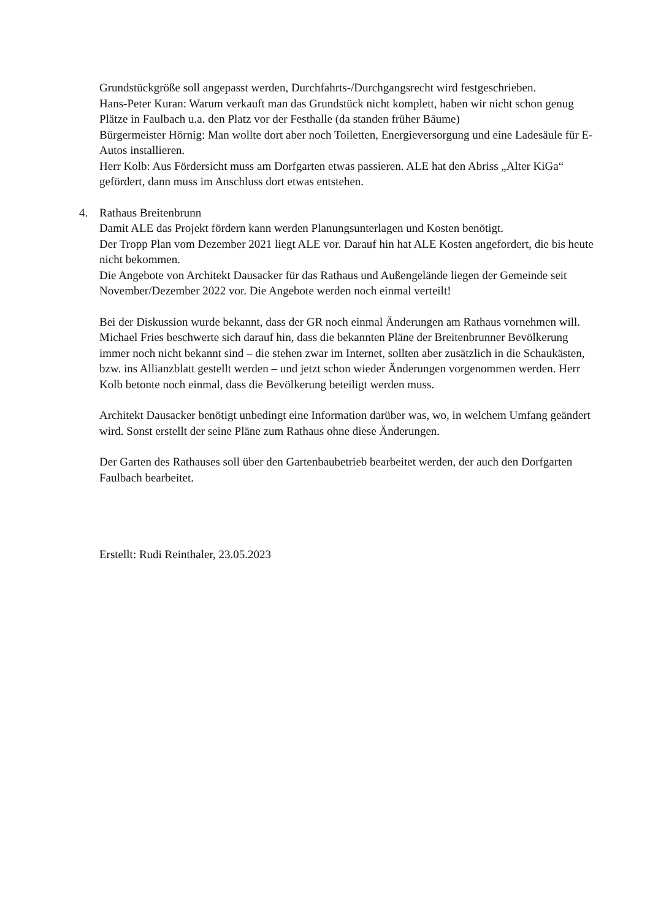Grundstückgröße soll angepasst werden, Durchfahrts-/Durchgangsrecht wird festgeschrieben.
Hans-Peter Kuran: Warum verkauft man das Grundstück nicht komplett, haben wir nicht schon genug Plätze in Faulbach u.a. den Platz vor der Festhalle (da standen früher Bäume)
Bürgermeister Hörnig: Man wollte dort aber noch Toiletten, Energieversorgung und eine Ladesäule für E-Autos installieren.
Herr Kolb: Aus Fördersicht muss am Dorfgarten etwas passieren. ALE hat den Abriss „Alter KiGa“ gefördert, dann muss im Anschluss dort etwas entstehen.
4. Rathaus Breitenbrunn
Damit ALE das Projekt fördern kann werden Planungsunterlagen und Kosten benötigt.
Der Tropp Plan vom Dezember 2021 liegt ALE vor. Darauf hin hat ALE Kosten angefordert, die bis heute nicht bekommen.
Die Angebote von Architekt Dausacker für das Rathaus und Außengelände liegen der Gemeinde seit November/Dezember 2022 vor. Die Angebote werden noch einmal verteilt!
Bei der Diskussion wurde bekannt, dass der GR noch einmal Änderungen am Rathaus vornehmen will. Michael Fries beschwerte sich darauf hin, dass die bekannten Pläne der Breitenbrunner Bevölkerung immer noch nicht bekannt sind – die stehen zwar im Internet, sollten aber zusätzlich in die Schaukästen, bzw. ins Allianzblatt gestellt werden – und jetzt schon wieder Änderungen vorgenommen werden. Herr Kolb betonte noch einmal, dass die Bevölkerung beteiligt werden muss.
Architekt Dausacker benötigt unbedingt eine Information darüber was, wo, in welchem Umfang geändert wird. Sonst erstellt der seine Pläne zum Rathaus ohne diese Änderungen.
Der Garten des Rathauses soll über den Gartenbaubetrieb bearbeitet werden, der auch den Dorfgarten Faulbach bearbeitet.
Erstellt: Rudi Reinthaler, 23.05.2023